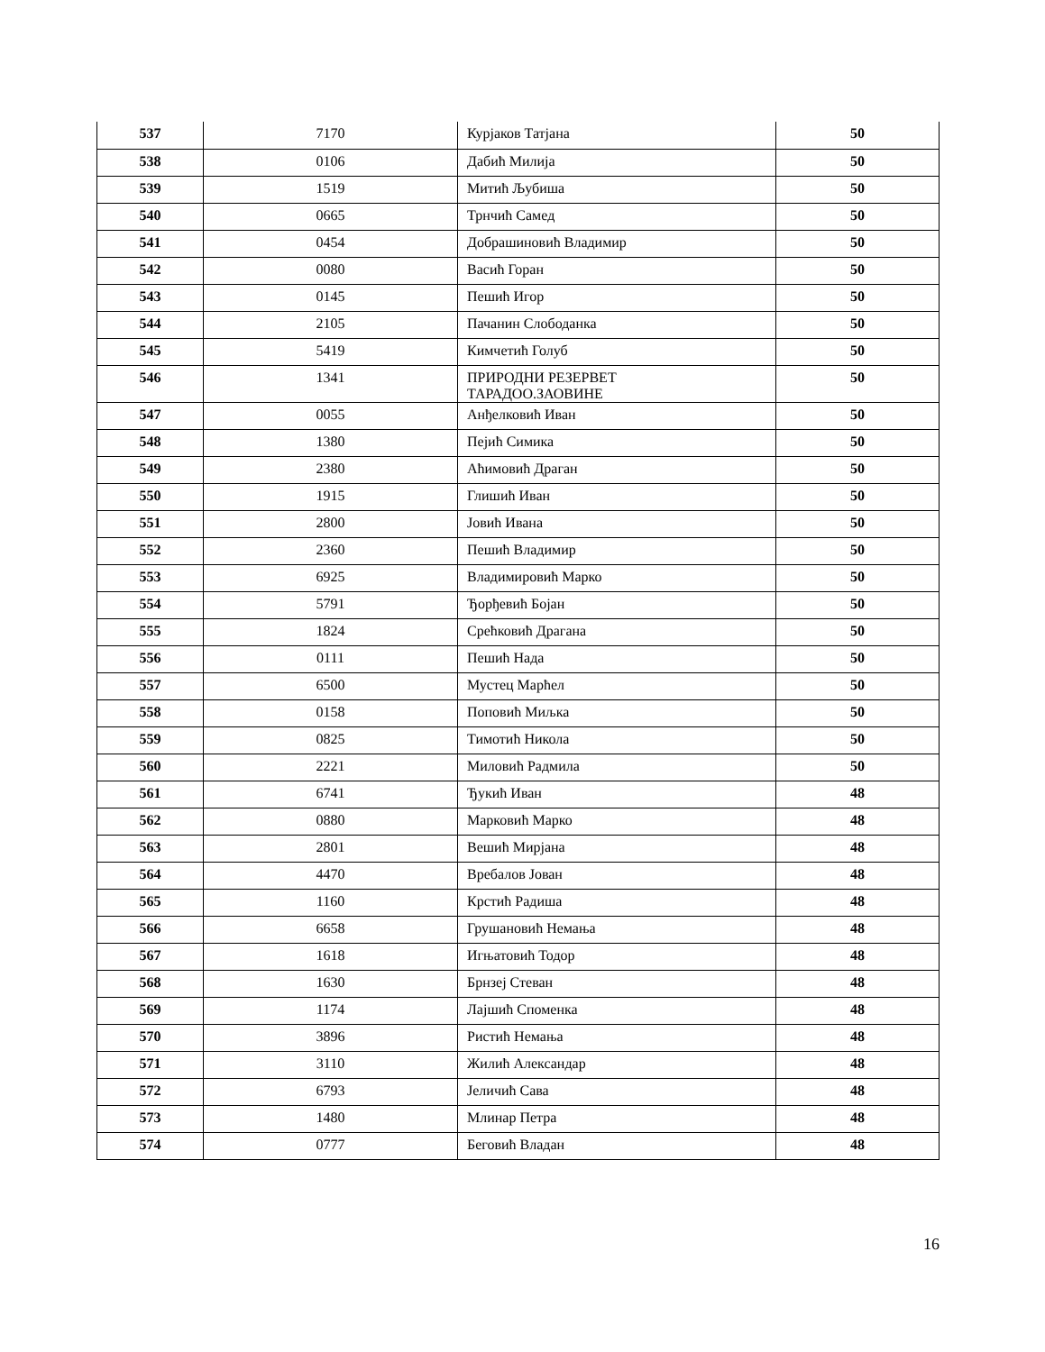| 537 | 7170 | Курјаков Татјана | 50 |
| 538 | 0106 | Дабић Милија | 50 |
| 539 | 1519 | Митић Љубиша | 50 |
| 540 | 0665 | Трнчић Самед | 50 |
| 541 | 0454 | Добрашиновић Владимир | 50 |
| 542 | 0080 | Васић Горан | 50 |
| 543 | 0145 | Пешић Игор | 50 |
| 544 | 2105 | Пачанин Слободанка | 50 |
| 545 | 5419 | Кимчетић Голуб | 50 |
| 546 | 1341 | ПРИРОДНИ РЕЗЕРВЕТ ТАРАДОО.ЗАОВИНЕ | 50 |
| 547 | 0055 | Анђелковић Иван | 50 |
| 548 | 1380 | Пејић Симика | 50 |
| 549 | 2380 | Аћимовић Драган | 50 |
| 550 | 1915 | Глишић Иван | 50 |
| 551 | 2800 | Јовић Ивана | 50 |
| 552 | 2360 | Пешић Владимир | 50 |
| 553 | 6925 | Владимировић Марко | 50 |
| 554 | 5791 | Ђорђевић Бојан | 50 |
| 555 | 1824 | Срећковић Драгана | 50 |
| 556 | 0111 | Пешић Нада | 50 |
| 557 | 6500 | Мустец Марћел | 50 |
| 558 | 0158 | Поповић Миљка | 50 |
| 559 | 0825 | Тимотић Никола | 50 |
| 560 | 2221 | Миловић Радмила | 50 |
| 561 | 6741 | Ђукић Иван | 48 |
| 562 | 0880 | Марковић Марко | 48 |
| 563 | 2801 | Вешић Мирјана | 48 |
| 564 | 4470 | Вребалов Јован | 48 |
| 565 | 1160 | Крстић Радиша | 48 |
| 566 | 6658 | Грушановић Немања | 48 |
| 567 | 1618 | Игњатовић Тодор | 48 |
| 568 | 1630 | Брнзеј Стеван | 48 |
| 569 | 1174 | Лајшић Споменка | 48 |
| 570 | 3896 | Ристић Немања | 48 |
| 571 | 3110 | Жилић Александар | 48 |
| 572 | 6793 | Јеличић Сава | 48 |
| 573 | 1480 | Млинар Петра | 48 |
| 574 | 0777 | Беговић Владан | 48 |
16